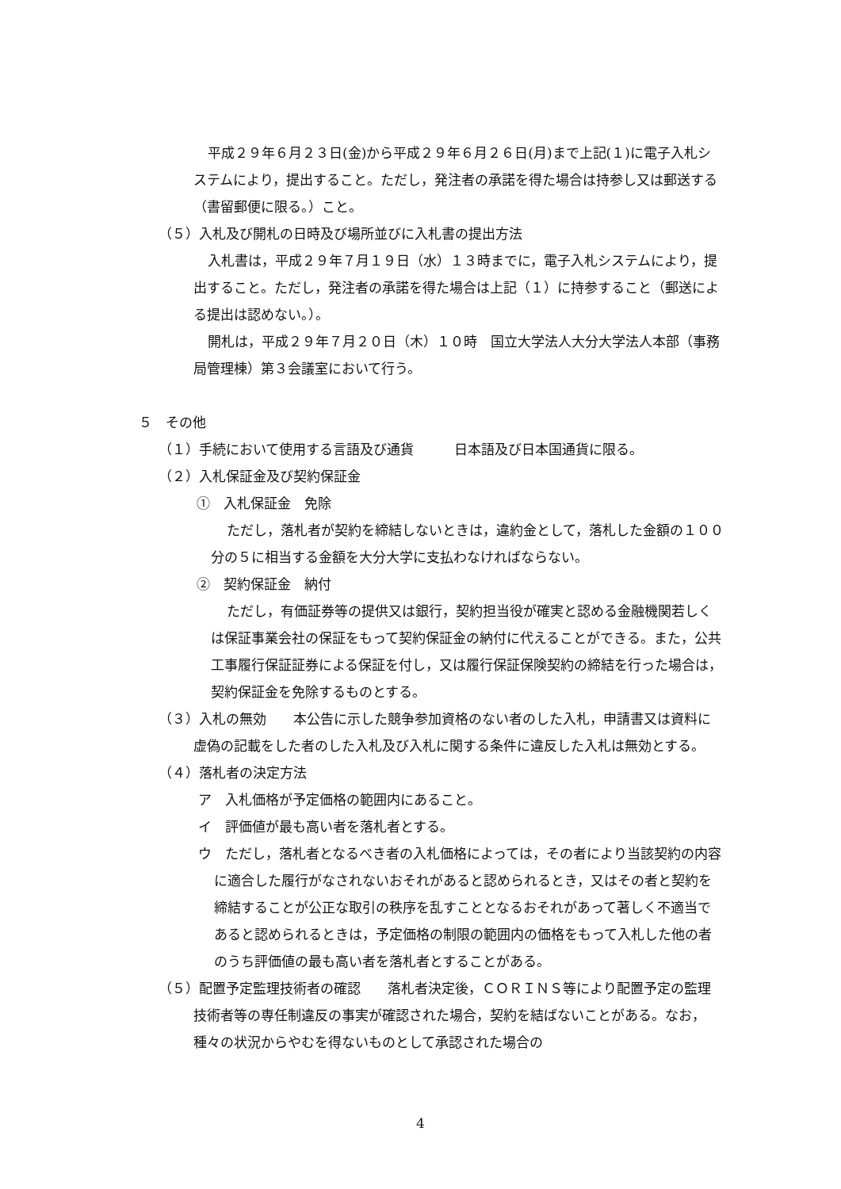平成２９年６月２３日(金)から平成２９年６月２６日(月)まで上記(１)に電子入札システムにより，提出すること。ただし，発注者の承諾を得た場合は持参し又は郵送する（書留郵便に限る。）こと。
（５）入札及び開札の日時及び場所並びに入札書の提出方法
入札書は，平成２９年７月１９日（水）１３時までに，電子入札システムにより，提出すること。ただし，発注者の承諾を得た場合は上記（１）に持参すること（郵送による提出は認めない。）。
開札は，平成２９年７月２０日（木）１０時　国立大学法人大分大学法人本部（事務局管理棟）第３会議室において行う。
５　その他
（１）手続において使用する言語及び通貨　　　日本語及び日本国通貨に限る。
（２）入札保証金及び契約保証金
①　入札保証金　免除
ただし，落札者が契約を締結しないときは，違約金として，落札した金額の１００分の５に相当する金額を大分大学に支払わなければならない。
②　契約保証金　納付
ただし，有価証券等の提供又は銀行，契約担当役が確実と認める金融機関若しくは保証事業会社の保証をもって契約保証金の納付に代えることができる。また，公共工事履行保証証券による保証を付し，又は履行保証保険契約の締結を行った場合は，契約保証金を免除するものとする。
（３）入札の無効　　本公告に示した競争参加資格のない者のした入札，申請書又は資料に虚偽の記載をした者のした入札及び入札に関する条件に違反した入札は無効とする。
（４）落札者の決定方法
ア　入札価格が予定価格の範囲内にあること。
イ　評価値が最も高い者を落札者とする。
ウ　ただし，落札者となるべき者の入札価格によっては，その者により当該契約の内容に適合した履行がなされないおそれがあると認められるとき，又はその者と契約を締結することが公正な取引の秩序を乱すこととなるおそれがあって著しく不適当であると認められるときは，予定価格の制限の範囲内の価格をもって入札した他の者のうち評価値の最も高い者を落札者とすることがある。
（５）配置予定監理技術者の確認　　落札者決定後，ＣＯＲＩＮＳ等により配置予定の監理技術者等の専任制違反の事実が確認された場合，契約を結ばないことがある。なお，種々の状況からやむを得ないものとして承認された場合の
4